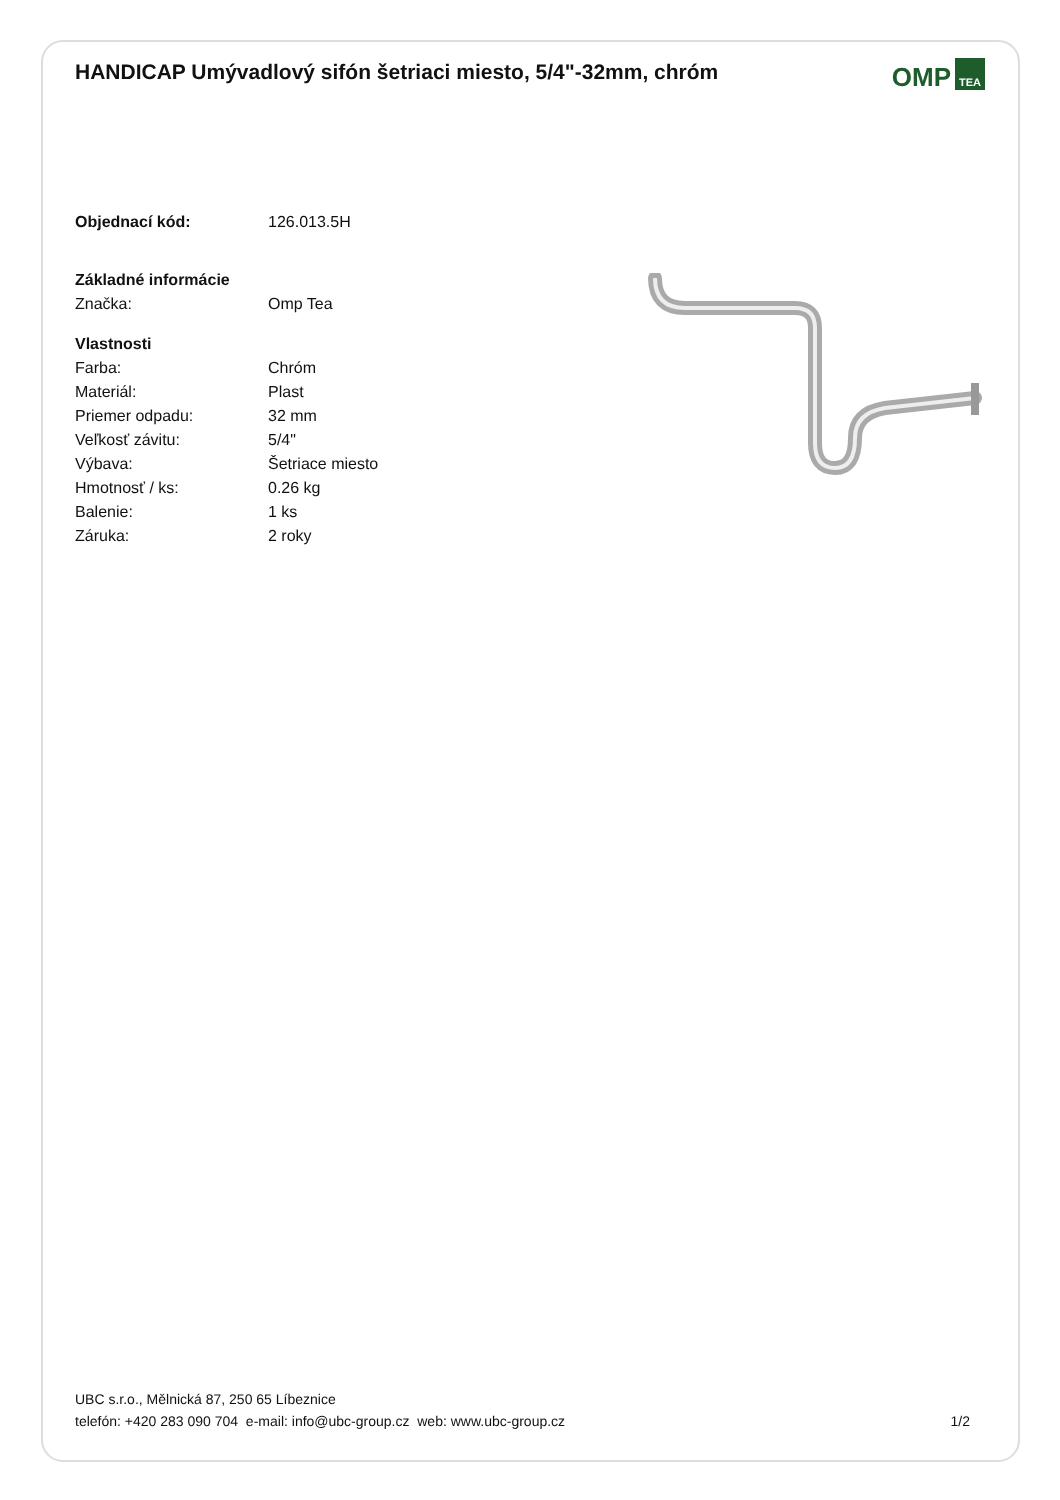HANDICAP Umývadlový sifón šetriaci miesto, 5/4"-32mm, chróm
OMP TEA
| Objednací kód: | 126.013.5H |
| Základné informácie | |
| Značka: | Omp Tea |
| Vlastnosti | |
| Farba: | Chróm |
| Materiál: | Plast |
| Priemer odpadu: | 32 mm |
| Veľkosť závitu: | 5/4" |
| Výbava: | Šetriace miesto |
| Hmotnosť / ks: | 0.26 kg |
| Balenie: | 1 ks |
| Záruka: | 2 roky |
UBC s.r.o., Mělnická 87, 250 65 Líbeznice
telefón: +420 283 090 704 e-mail: info@ubc-group.cz web: www.ubc-group.cz
1/2